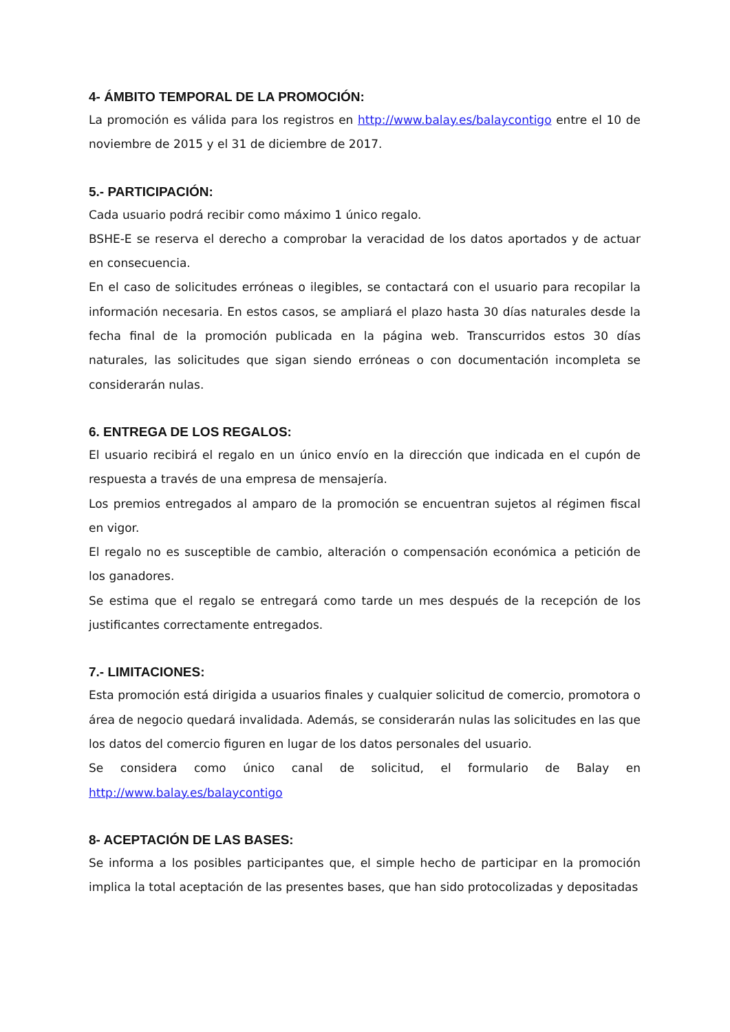4- ÁMBITO TEMPORAL DE LA PROMOCIÓN:
La promoción es válida para los registros en http://www.balay.es/balaycontigo entre el 10 de noviembre de 2015 y el 31 de diciembre de 2017.
5.- PARTICIPACIÓN:
Cada usuario podrá recibir como máximo 1 único regalo.
BSHE-E se reserva el derecho a comprobar la veracidad de los datos aportados y de actuar en consecuencia.
En el caso de solicitudes erróneas o ilegibles, se contactará con el usuario para recopilar la información necesaria. En estos casos, se ampliará el plazo hasta 30 días naturales desde la fecha final de la promoción publicada en la página web. Transcurridos estos 30 días naturales, las solicitudes que sigan siendo erróneas o con documentación incompleta se considerarán nulas.
6. ENTREGA DE LOS REGALOS:
El usuario recibirá el regalo en un único envío en la dirección que indicada en el cupón de respuesta a través de una empresa de mensajería.
Los premios entregados al amparo de la promoción se encuentran sujetos al régimen fiscal en vigor.
El regalo no es susceptible de cambio, alteración o compensación económica a petición de los ganadores.
Se estima que el regalo se entregará como tarde un mes después de la recepción de los justificantes correctamente entregados.
7.- LIMITACIONES:
Esta promoción está dirigida a usuarios finales y cualquier solicitud de comercio, promotora o área de negocio quedará invalidada. Además, se considerarán nulas las solicitudes en las que los datos del comercio figuren en lugar de los datos personales del usuario.
Se considera como único canal de solicitud, el formulario de Balay en http://www.balay.es/balaycontigo
8- ACEPTACIÓN DE LAS BASES:
Se informa a los posibles participantes que, el simple hecho de participar en la promoción implica la total aceptación de las presentes bases, que han sido protocolizadas y depositadas